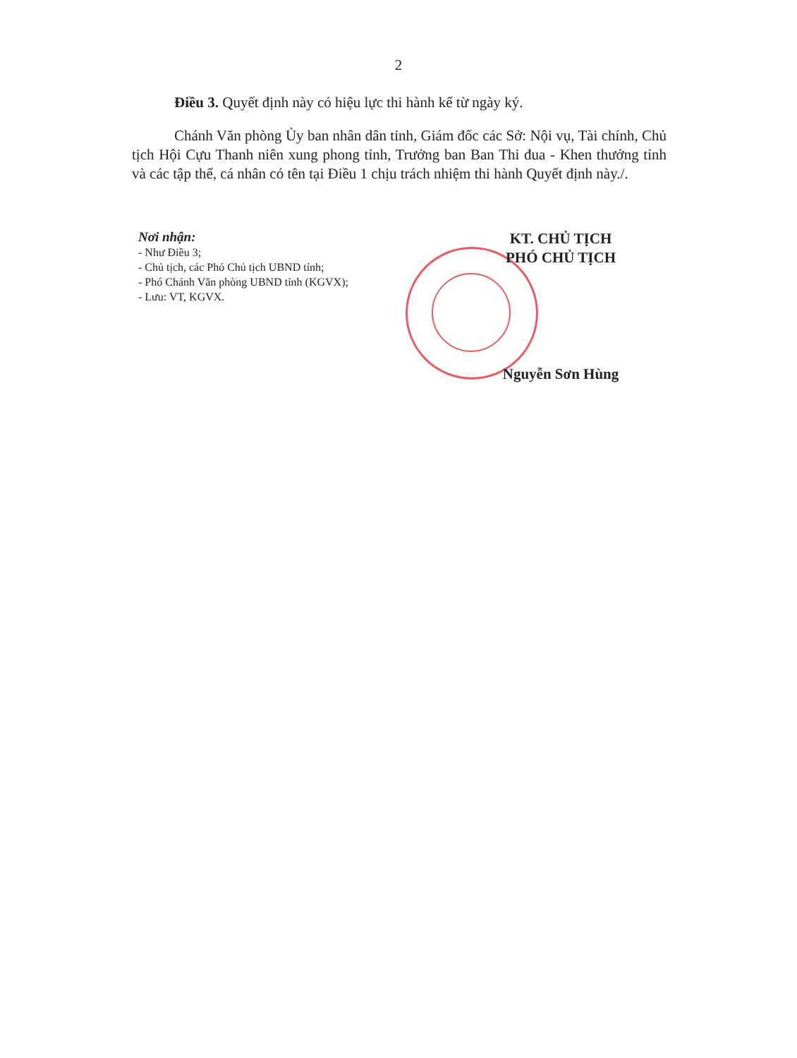2
Điều 3. Quyết định này có hiệu lực thi hành kể từ ngày ký.
Chánh Văn phòng Ủy ban nhân dân tỉnh, Giám đốc các Sở: Nội vụ, Tài chính, Chủ tịch Hội Cựu Thanh niên xung phong tỉnh, Trưởng ban Ban Thi đua - Khen thưởng tỉnh và các tập thể, cá nhân có tên tại Điều 1 chịu trách nhiệm thi hành Quyết định này./.
Nơi nhận:
- Như Điều 3;
- Chủ tịch, các Phó Chủ tịch UBND tỉnh;
- Phó Chánh Văn phòng UBND tỉnh (KGVX);
- Lưu: VT, KGVX.
KT. CHỦ TỊCH
PHÓ CHỦ TỊCH
Nguyễn Sơn Hùng